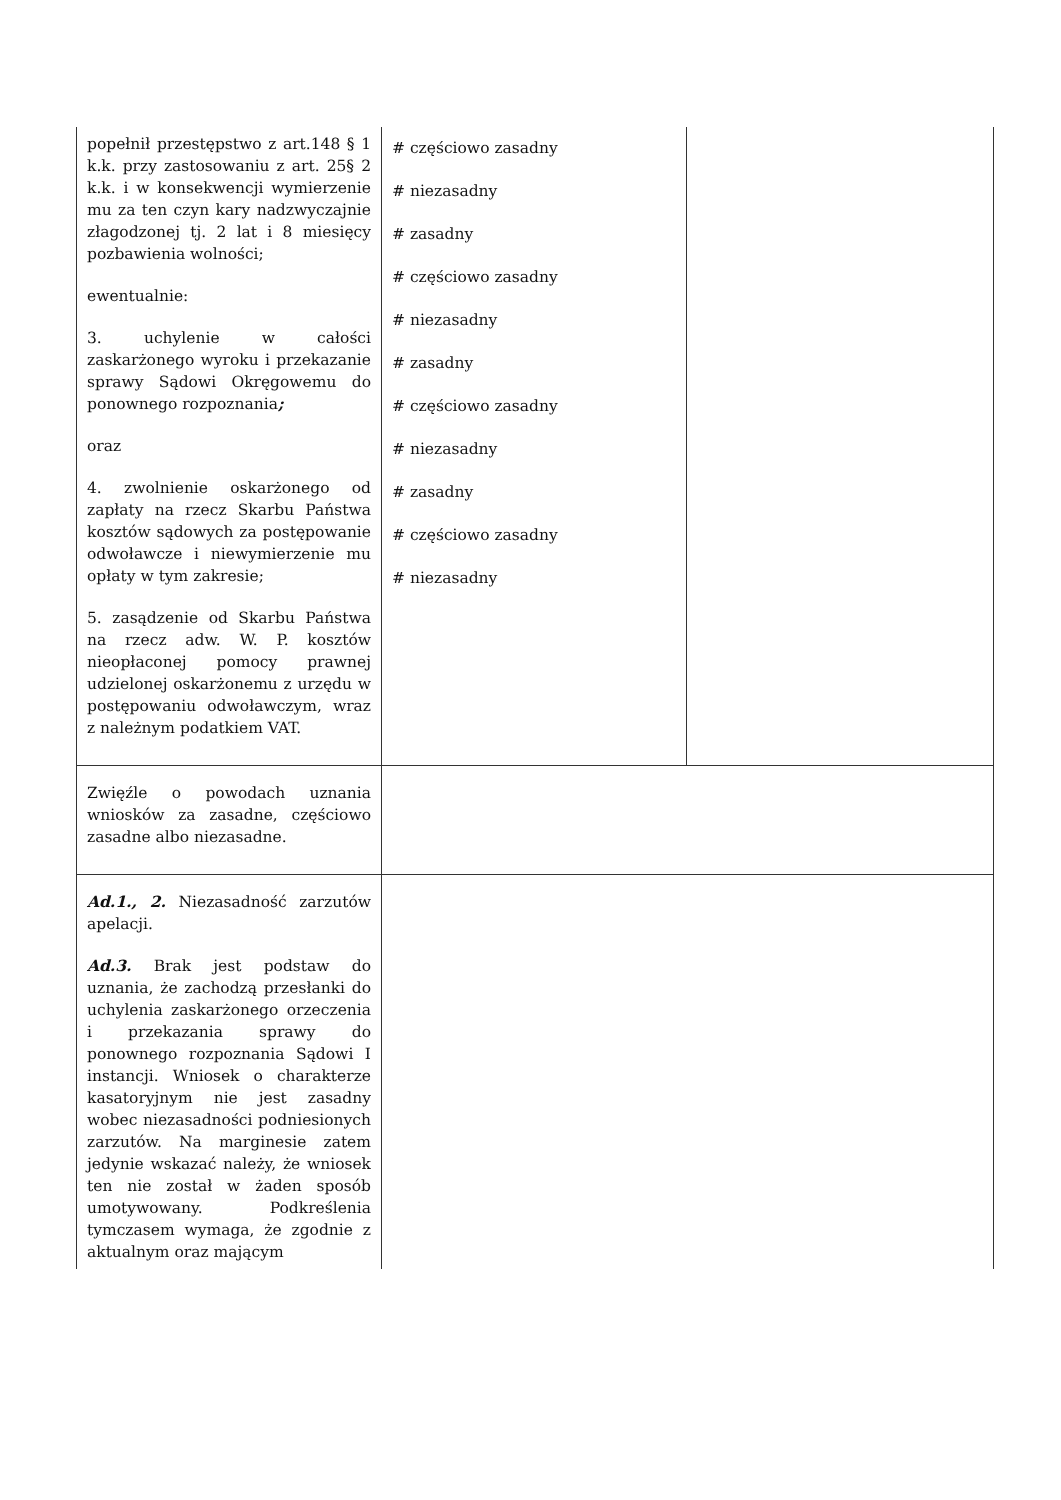| popełnił przestępstwo z art.148 § 1 k.k. przy zastosowaniu z art. 25§ 2 k.k. i w konsekwencji wymierzenie mu za ten czyn kary nadzwyczajnie złagodzonej tj. 2 lat i 8 miesięcy pozbawienia wolności; ewentualnie: 3. uchylenie w całości zaskarżonego wyroku i przekazanie sprawy Sądowi Okręgowemu do ponownego rozpoznania ; oraz 4. zwolnienie oskarżonego od zapłaty na rzecz Skarbu Państwa kosztów sądowych za postępowanie odwoławcze i niewymierzenie mu opłaty w tym zakresie; 5. zasądzenie od Skarbu Państwa na rzecz adw. W. P. kosztów nieopłaconej pomocy prawnej udzielonej oskarżonemu z urzędu w postępowaniu odwoławczym, wraz z należnym podatkiem VAT. | # częściowo zasadny # niezasadny # zasadny # częściowo zasadny # niezasadny # zasadny # częściowo zasadny # niezasadny # zasadny # częściowo zasadny # niezasadny | |
| Zwięźle o powodach uznania wniosków za zasadne, częściowo zasadne albo niezasadne. | | |
| Ad.1., 2. Niezasadność zarzutów apelacji. Ad.3. Brak jest podstaw do uznania, że zachodzą przesłanki do uchylenia zaskarżonego orzeczenia i przekazania sprawy do ponownego rozpoznania Sądowi I instancji. Wniosek o charakterze kasatoryjnym nie jest zasadny wobec niezasadności podniesionych zarzutów. Na marginesie zatem jedynie wskazać należy, że wniosek ten nie został w żaden sposób umotywowany. Podkreślenia tymczasem wymaga, że zgodnie z aktualnym oraz mającym | | |